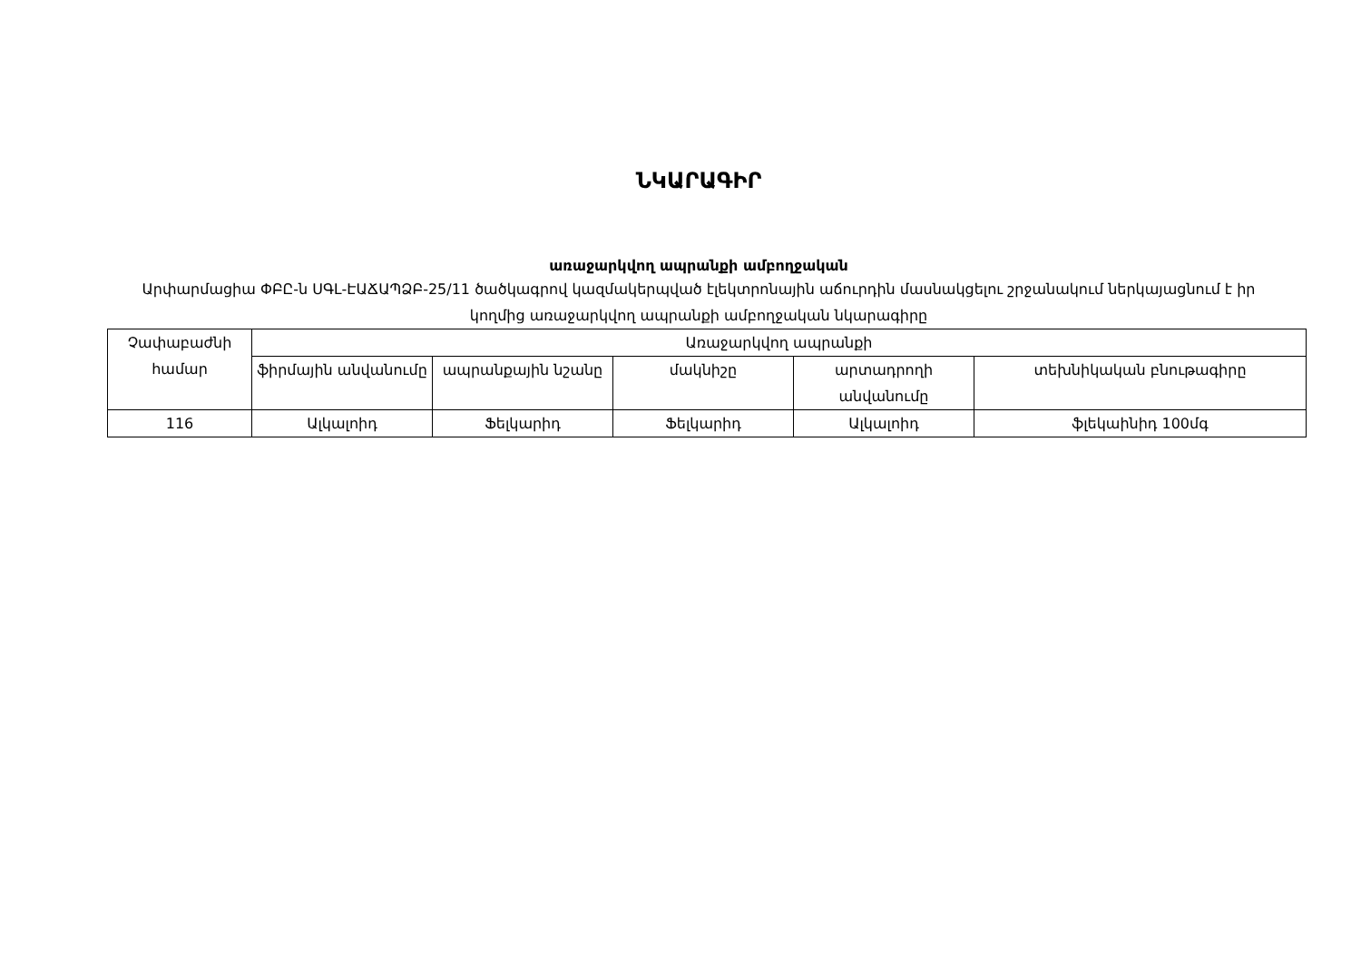ՆԿԱՐԱԳԻՐ
առաջարկվող ապրանքի ամբողջական
Արփարմացիա ՓԲԸ-ն ՍԳԼ-ԷԱՃԱՊՁԲ-25/11 ծածկագրով կազմակերպված էլեկտրոնային աճուրդին մասնակցելու շրջանակում ներկայացնում է իր կողմից առաջարկվող ապրանքի ամբողջական նկարագիրը
| Չափաբաժնի համար | Առաջարկվող ապրանքի | | | | |
| --- | --- | --- | --- | --- | --- |
| | ֆիրմային անվանումը | ապրանքային նշանը | մակնիշը | արտադրողի անվանումը | տեխնիկական բնութագիրը |
| 116 | Ալկալոիդ | Ֆելկարիդ | Ֆելկարիդ | Ալկալոիդ | ֆլեկաինիդ 100մգ |